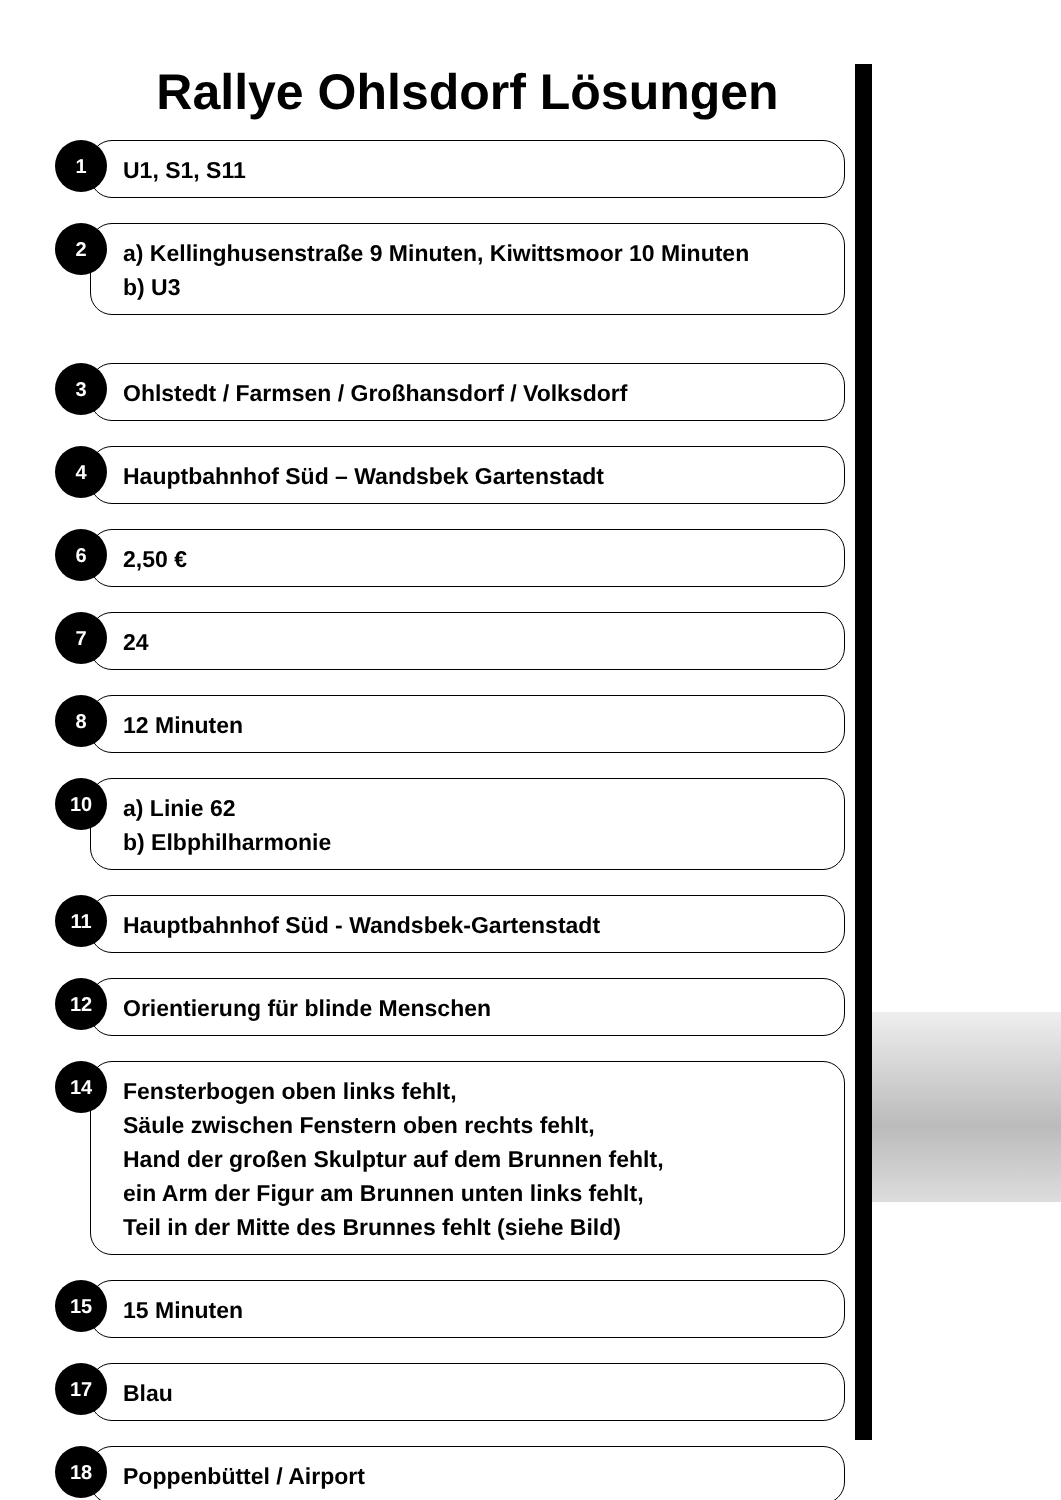Rallye Ohlsdorf Lösungen
1
U1, S1, S11
2
a) Kellinghusenstraße 9 Minuten, Kiwittsmoor 10 Minuten
b) U3
3
Ohlstedt / Farmsen / Großhansdorf / Volksdorf
4
Hauptbahnhof Süd – Wandsbek Gartenstadt
6
2,50 €
7
24
8
12 Minuten
10
a) Linie 62
b) Elbphilharmonie
11
Hauptbahnhof Süd - Wandsbek-Gartenstadt
12
Orientierung für blinde Menschen
14
Fensterbogen oben links fehlt,
Säule zwischen Fenstern oben rechts fehlt,
Hand der großen Skulptur auf dem Brunnen fehlt,
ein Arm der Figur am Brunnen unten links fehlt,
Teil in der Mitte des Brunnes fehlt (siehe Bild)
15
15 Minuten
17
Blau
18
Poppenbüttel / Airport